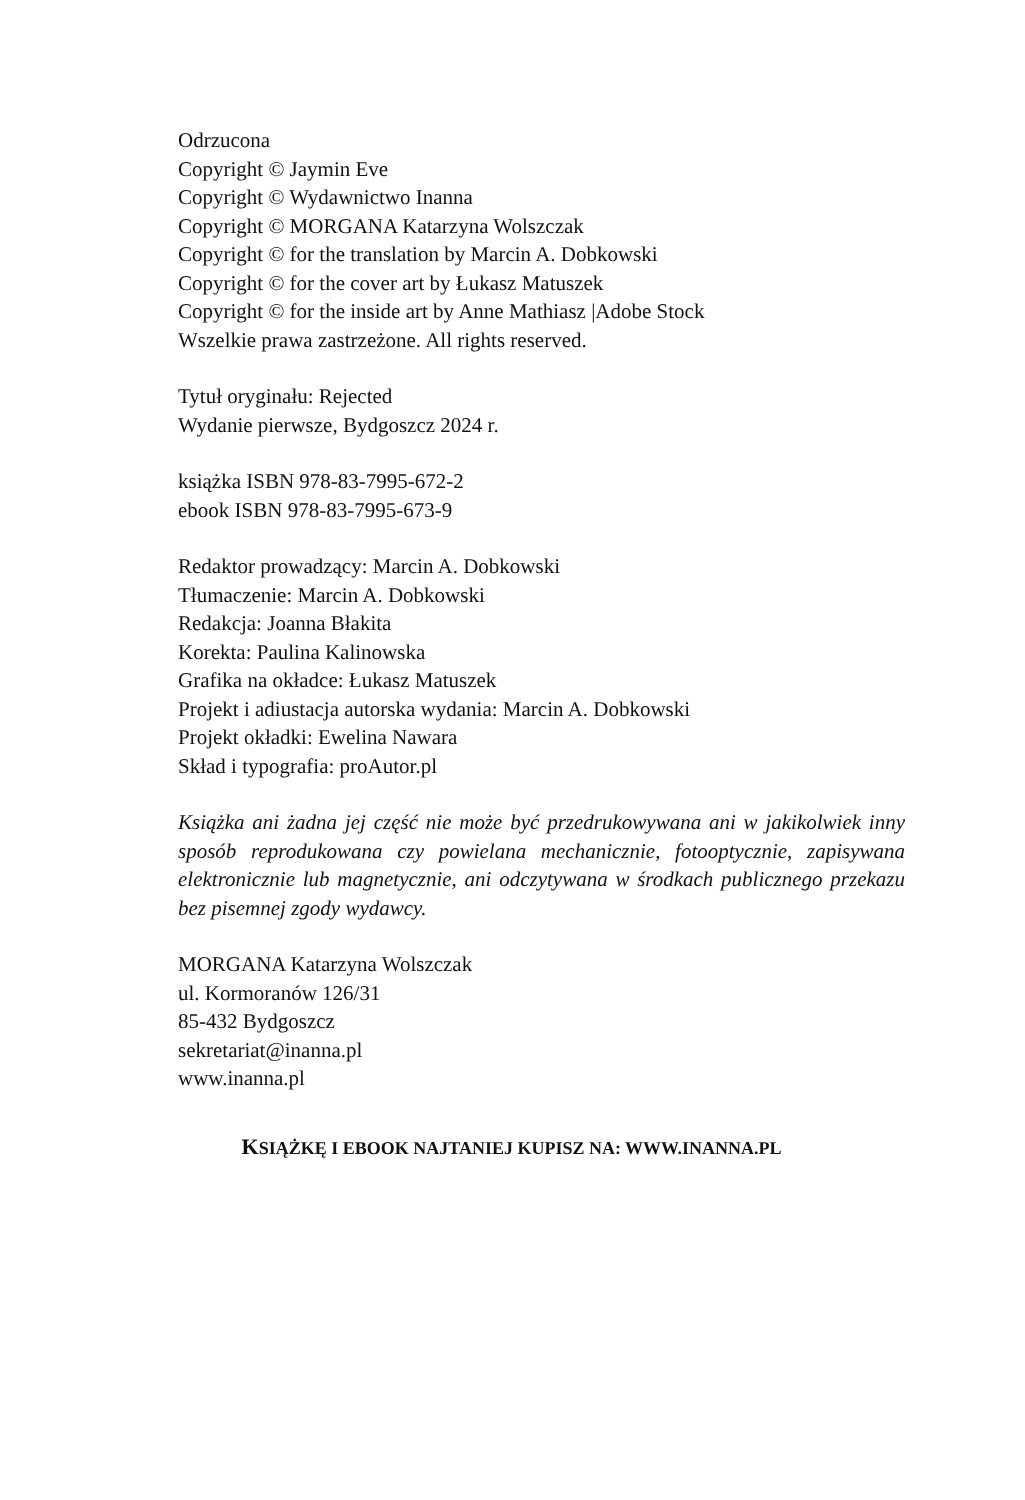Odrzucona
Copyright © Jaymin Eve
Copyright © Wydawnictwo Inanna
Copyright © MORGANA Katarzyna Wolszczak
Copyright © for the translation by Marcin A. Dobkowski
Copyright © for the cover art by Łukasz Matuszek
Copyright © for the inside art by Anne Mathiasz |Adobe Stock
Wszelkie prawa zastrzeżone. All rights reserved.
Tytuł oryginału: Rejected
Wydanie pierwsze, Bydgoszcz 2024 r.
książka ISBN 978-83-7995-672-2
ebook ISBN 978-83-7995-673-9
Redaktor prowadzący: Marcin A. Dobkowski
Tłumaczenie: Marcin A. Dobkowski
Redakcja: Joanna Błakita
Korekta: Paulina Kalinowska
Grafika na okładce: Łukasz Matuszek
Projekt i adiustacja autorska wydania: Marcin A. Dobkowski
Projekt okładki: Ewelina Nawara
Skład i typografia: proAutor.pl
Książka ani żadna jej część nie może być przedrukowywana ani w jakikolwiek inny sposób reprodukowana czy powielana mechanicznie, fotooptycznie, zapisywana elektronicznie lub magnetycznie, ani odczytywana w środkach publicznego przekazu bez pisemnej zgody wydawcy.
MORGANA Katarzyna Wolszczak
ul. Kormoranów 126/31
85-432 Bydgoszcz
sekretariat@inanna.pl
www.inanna.pl
KSIĄŻKĘ I EBOOK NAJTANIEJ KUPISZ NA: WWW.INANNA.PL